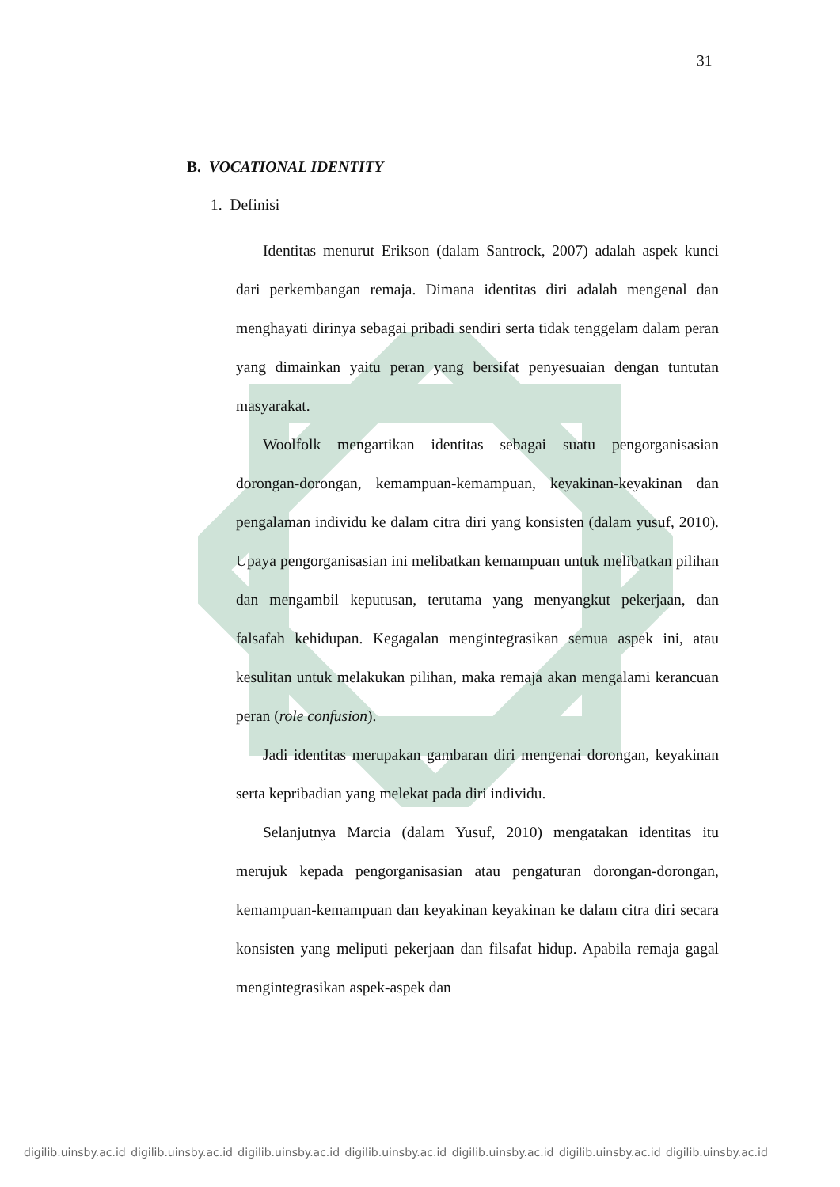31
B. VOCATIONAL IDENTITY
1. Definisi
Identitas menurut Erikson (dalam Santrock, 2007) adalah aspek kunci dari perkembangan remaja. Dimana identitas diri adalah mengenal dan menghayati dirinya sebagai pribadi sendiri serta tidak tenggelam dalam peran yang dimainkan yaitu peran yang bersifat penyesuaian dengan tuntutan masyarakat.
Woolfolk mengartikan identitas sebagai suatu pengorganisasian dorongan-dorongan, kemampuan-kemampuan, keyakinan-keyakinan dan pengalaman individu ke dalam citra diri yang konsisten (dalam yusuf, 2010). Upaya pengorganisasian ini melibatkan kemampuan untuk melibatkan pilihan dan mengambil keputusan, terutama yang menyangkut pekerjaan, dan falsafah kehidupan. Kegagalan mengintegrasikan semua aspek ini, atau kesulitan untuk melakukan pilihan, maka remaja akan mengalami kerancuan peran (role confusion).
Jadi identitas merupakan gambaran diri mengenai dorongan, keyakinan serta kepribadian yang melekat pada diri individu.
Selanjutnya Marcia (dalam Yusuf, 2010) mengatakan identitas itu merujuk kepada pengorganisasian atau pengaturan dorongan-dorongan, kemampuan-kemampuan dan keyakinan keyakinan ke dalam citra diri secara konsisten yang meliputi pekerjaan dan filsafat hidup. Apabila remaja gagal mengintegrasikan aspek-aspek dan
digilib.uinsby.ac.id digilib.uinsby.ac.id digilib.uinsby.ac.id digilib.uinsby.ac.id digilib.uinsby.ac.id digilib.uinsby.ac.id digilib.uinsby.ac.id